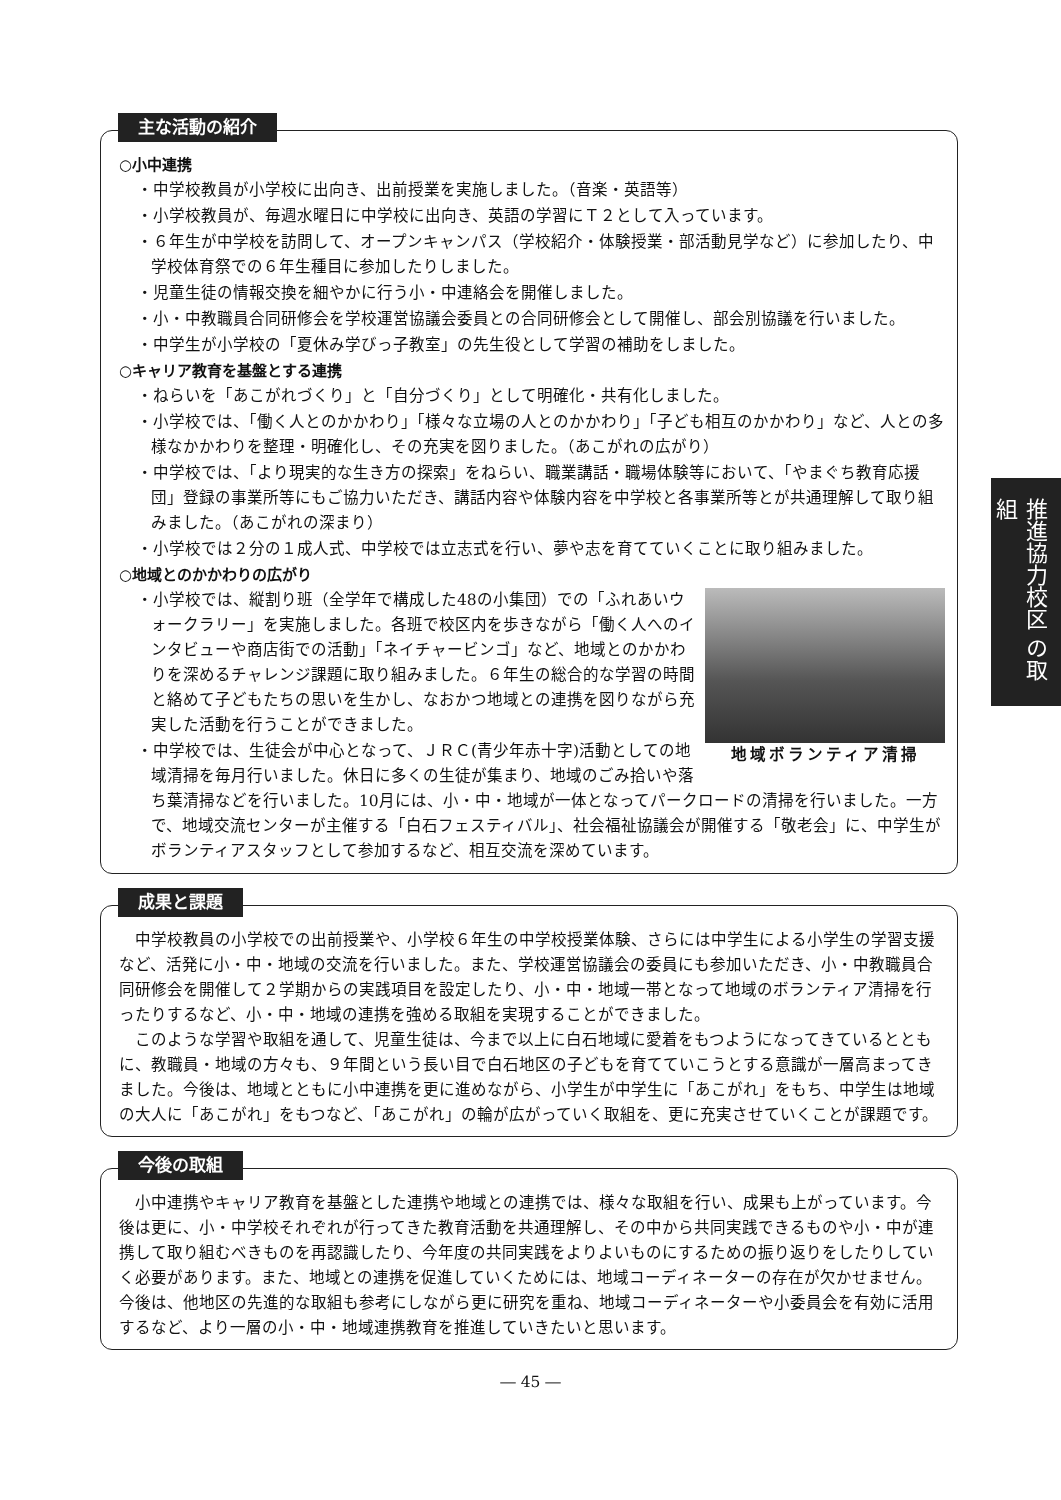主な活動の紹介
○小中連携
・中学校教員が小学校に出向き、出前授業を実施しました。（音楽・英語等）
・小学校教員が、毎週水曜日に中学校に出向き、英語の学習にＴ２として入っています。
・６年生が中学校を訪問して、オープンキャンパス（学校紹介・体験授業・部活動見学など）に参加したり、中学校体育祭での６年生種目に参加したりしました。
・児童生徒の情報交換を細やかに行う小・中連絡会を開催しました。
・小・中教職員合同研修会を学校運営協議会委員との合同研修会として開催し、部会別協議を行いました。
・中学生が小学校の「夏休み学びっ子教室」の先生役として学習の補助をしました。
○キャリア教育を基盤とする連携
・ねらいを「あこがれづくり」と「自分づくり」として明確化・共有化しました。
・小学校では、「働く人とのかかわり」「様々な立場の人とのかかわり」「子ども相互のかかわり」など、人との多様なかかわりを整理・明確化し、その充実を図りました。（あこがれの広がり）
・中学校では、「より現実的な生き方の探索」をねらい、職業講話・職場体験等において、「やまぐち教育応援団」登録の事業所等にもご協力いただき、講話内容や体験内容を中学校と各事業所等とが共通理解して取り組みました。（あこがれの深まり）
・小学校では２分の１成人式、中学校では立志式を行い、夢や志を育てていくことに取り組みました。
○地域とのかかわりの広がり
地域ボランティア清掃
・小学校では、縦割り班（全学年で構成した48の小集団）での「ふれあいウォークラリー」を実施しました。各班で校区内を歩きながら「働く人へのインタビューや商店街での活動」「ネイチャービンゴ」など、地域とのかかわりを深めるチャレンジ課題に取り組みました。６年生の総合的な学習の時間と絡めて子どもたちの思いを生かし、なおかつ地域との連携を図りながら充実した活動を行うことができました。
・中学校では、生徒会が中心となって、ＪＲＣ(青少年赤十字)活動としての地域清掃を毎月行いました。休日に多くの生徒が集まり、地域のごみ拾いや落ち葉清掃などを行いました。10月には、小・中・地域が一体となってパークロードの清掃を行いました。一方で、地域交流センターが主催する「白石フェスティバル」、社会福祉協議会が開催する「敬老会」に、中学生がボランティアスタッフとして参加するなど、相互交流を深めています。
成果と課題
中学校教員の小学校での出前授業や、小学校６年生の中学校授業体験、さらには中学生による小学生の学習支援など、活発に小・中・地域の交流を行いました。また、学校運営協議会の委員にも参加いただき、小・中教職員合同研修会を開催して２学期からの実践項目を設定したり、小・中・地域一帯となって地域のボランティア清掃を行ったりするなど、小・中・地域の連携を強める取組を実現することができました。
このような学習や取組を通して、児童生徒は、今まで以上に白石地域に愛着をもつようになってきているとともに、教職員・地域の方々も、９年間という長い目で白石地区の子どもを育てていこうとする意識が一層高まってきました。今後は、地域とともに小中連携を更に進めながら、小学生が中学生に「あこがれ」をもち、中学生は地域の大人に「あこがれ」をもつなど、「あこがれ」の輪が広がっていく取組を、更に充実させていくことが課題です。
今後の取組
小中連携やキャリア教育を基盤とした連携や地域との連携では、様々な取組を行い、成果も上がっています。今後は更に、小・中学校それぞれが行ってきた教育活動を共通理解し、その中から共同実践できるものや小・中が連携して取り組むべきものを再認識したり、今年度の共同実践をよりよいものにするための振り返りをしたりしていく必要があります。また、地域との連携を促進していくためには、地域コーディネーターの存在が欠かせません。今後は、他地区の先進的な取組も参考にしながら更に研究を重ね、地域コーディネーターや小委員会を有効に活用するなど、より一層の小・中・地域連携教育を推進していきたいと思います。
― 45 ―
推進協力校区 の取組